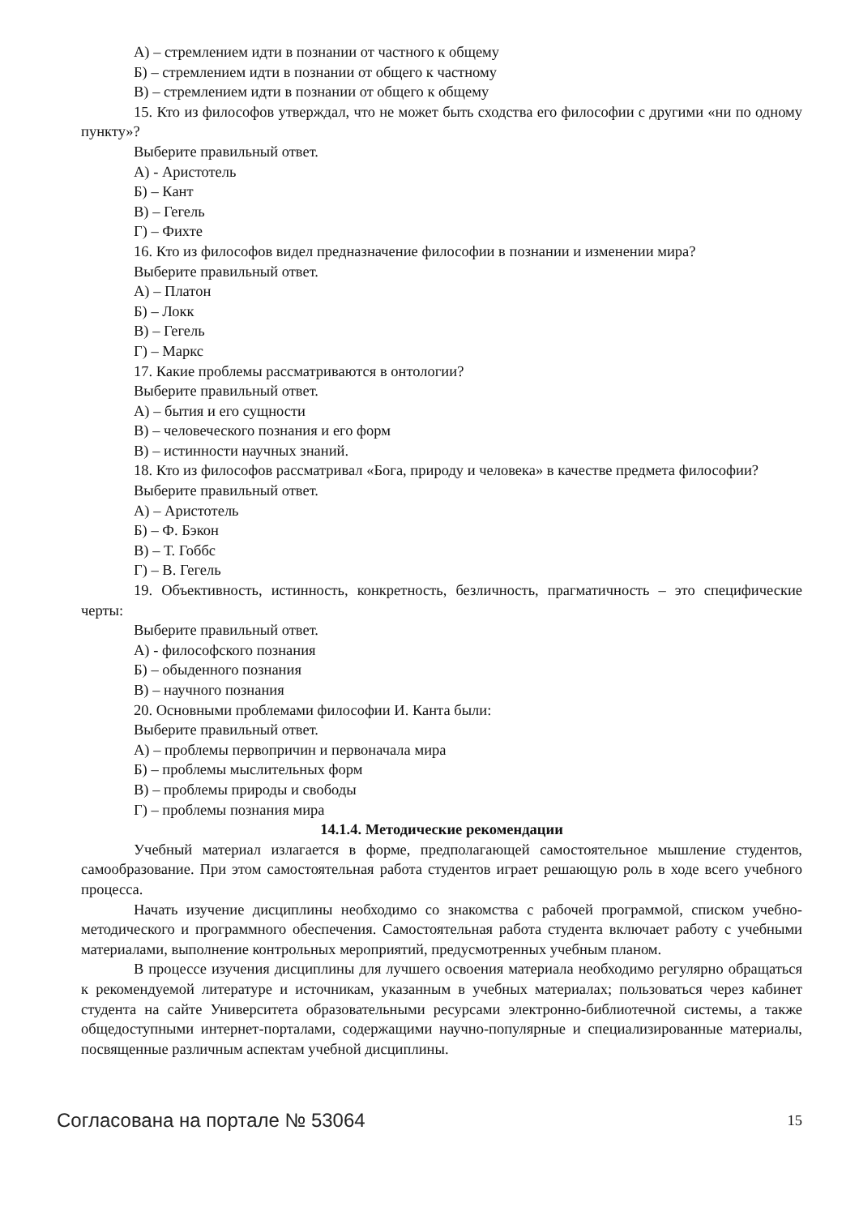А) – стремлением идти в познании от частного к общему
Б) – стремлением идти в познании от общего к частному
В) – стремлением идти в познании от общего к общему
15. Кто из философов утверждал, что не может быть сходства его философии с другими «ни по одному пункту»?
Выберите правильный ответ.
А) - Аристотель
Б) – Кант
В) – Гегель
Г) – Фихте
16. Кто из философов видел предназначение философии в познании и изменении мира?
Выберите правильный ответ.
А) – Платон
Б) – Локк
В) – Гегель
Г) – Маркс
17. Какие проблемы рассматриваются в онтологии?
Выберите правильный ответ.
А) – бытия и его сущности
В) – человеческого познания и его форм
В) – истинности научных знаний.
18. Кто из философов рассматривал «Бога, природу и человека» в качестве предмета философии?
Выберите правильный ответ.
А) – Аристотель
Б) – Ф. Бэкон
В) – Т. Гоббс
Г) – В. Гегель
19. Объективность, истинность, конкретность, безличность, прагматичность – это специфические черты:
Выберите правильный ответ.
А) - философского познания
Б) – обыденного познания
В) – научного познания
20. Основными проблемами философии И. Канта были:
Выберите правильный ответ.
А) – проблемы первопричин и первоначала мира
Б) – проблемы мыслительных форм
В) – проблемы природы и свободы
Г) – проблемы познания мира
14.1.4. Методические рекомендации
Учебный материал излагается в форме, предполагающей самостоятельное мышление студентов, самообразование. При этом самостоятельная работа студентов играет решающую роль в ходе всего учебного процесса.
Начать изучение дисциплины необходимо со знакомства с рабочей программой, списком учебно-методического и программного обеспечения. Самостоятельная работа студента включает работу с учебными материалами, выполнение контрольных мероприятий, предусмотренных учебным планом.
В процессе изучения дисциплины для лучшего освоения материала необходимо регулярно обращаться к рекомендуемой литературе и источникам, указанным в учебных материалах; пользоваться через кабинет студента на сайте Университета образовательными ресурсами электронно-библиотечной системы, а также общедоступными интернет-порталами, содержащими научно-популярные и специализированные материалы, посвященные различным аспектам учебной дисциплины.
Согласована на портале № 53064 15